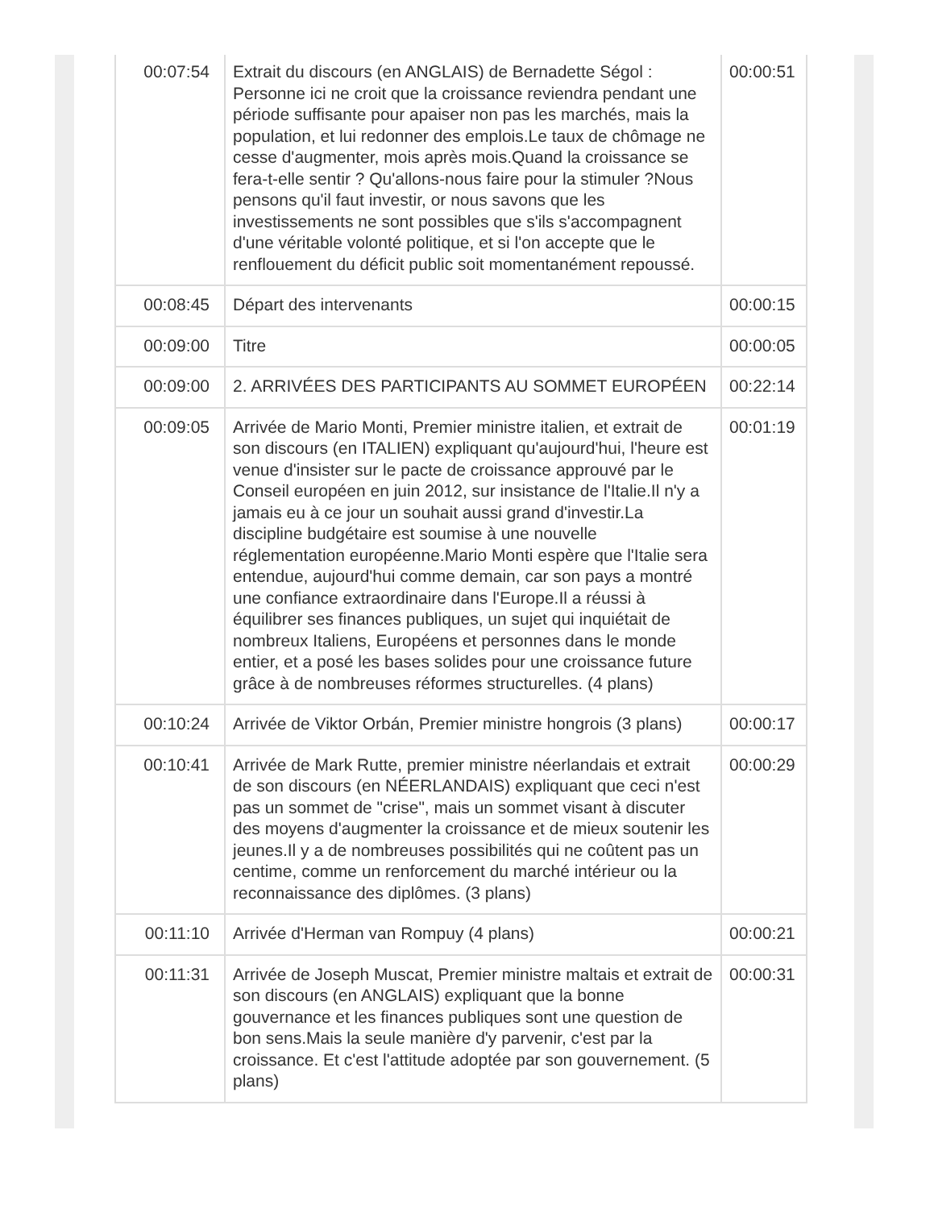| 00:07:54 | Extrait du discours (en ANGLAIS) de Bernadette Ségol : Personne ici ne croit que la croissance reviendra pendant une période suffisante pour apaiser non pas les marchés, mais la population, et lui redonner des emplois.Le taux de chômage ne cesse d'augmenter, mois après mois.Quand la croissance se fera-t-elle sentir ? Qu'allons-nous faire pour la stimuler ?Nous pensons qu'il faut investir, or nous savons que les investissements ne sont possibles que s'ils s'accompagnent d'une véritable volonté politique, et si l'on accepte que le renflouement du déficit public soit momentanément repoussé. | 00:00:51 |
| 00:08:45 | Départ des intervenants | 00:00:15 |
| 00:09:00 | Titre | 00:00:05 |
| 00:09:00 | 2. ARRIVÉES DES PARTICIPANTS AU SOMMET EUROPÉEN | 00:22:14 |
| 00:09:05 | Arrivée de Mario Monti, Premier ministre italien, et extrait de son discours (en ITALIEN) expliquant qu'aujourd'hui, l'heure est venue d'insister sur le pacte de croissance approuvé par le Conseil européen en juin 2012, sur insistance de l'Italie.Il n'y a jamais eu à ce jour un souhait aussi grand d'investir.La discipline budgétaire est soumise à une nouvelle réglementation européenne.Mario Monti espère que l'Italie sera entendue, aujourd'hui comme demain, car son pays a montré une confiance extraordinaire dans l'Europe.Il a réussi à équilibrer ses finances publiques, un sujet qui inquiétait de nombreux Italiens, Européens et personnes dans le monde entier, et a posé les bases solides pour une croissance future grâce à de nombreuses réformes structurelles. (4 plans) | 00:01:19 |
| 00:10:24 | Arrivée de Viktor Orbán, Premier ministre hongrois (3 plans) | 00:00:17 |
| 00:10:41 | Arrivée de Mark Rutte, premier ministre néerlandais et extrait de son discours (en NÉERLANDAIS) expliquant que ceci n'est pas un sommet de "crise", mais un sommet visant à discuter des moyens d'augmenter la croissance et de mieux soutenir les jeunes.Il y a de nombreuses possibilités qui ne coûtent pas un centime, comme un renforcement du marché intérieur ou la reconnaissance des diplômes. (3 plans) | 00:00:29 |
| 00:11:10 | Arrivée d'Herman van Rompuy (4 plans) | 00:00:21 |
| 00:11:31 | Arrivée de Joseph Muscat, Premier ministre maltais et extrait de son discours (en ANGLAIS) expliquant que la bonne gouvernance et les finances publiques sont une question de bon sens.Mais la seule manière d'y parvenir, c'est par la croissance. Et c'est l'attitude adoptée par son gouvernement. (5 plans) | 00:00:31 |